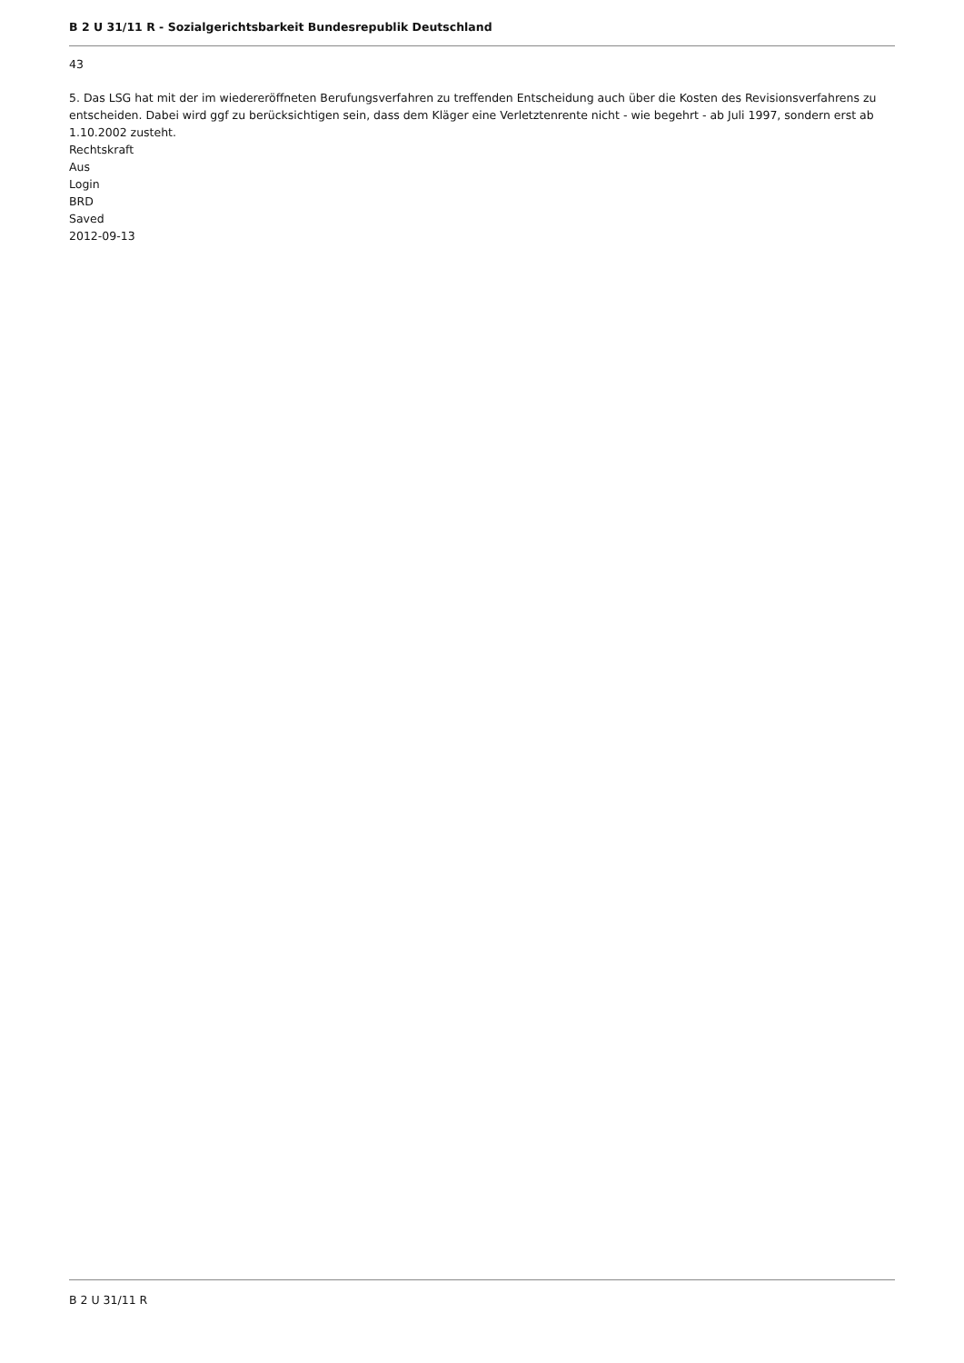B 2 U 31/11 R - Sozialgerichtsbarkeit Bundesrepublik Deutschland
43
5. Das LSG hat mit der im wiedereröffneten Berufungsverfahren zu treffenden Entscheidung auch über die Kosten des Revisionsverfahrens zu entscheiden. Dabei wird ggf zu berücksichtigen sein, dass dem Kläger eine Verletztenrente nicht - wie begehrt - ab Juli 1997, sondern erst ab 1.10.2002 zusteht.
Rechtskraft
Aus
Login
BRD
Saved
2012-09-13
B 2 U 31/11 R